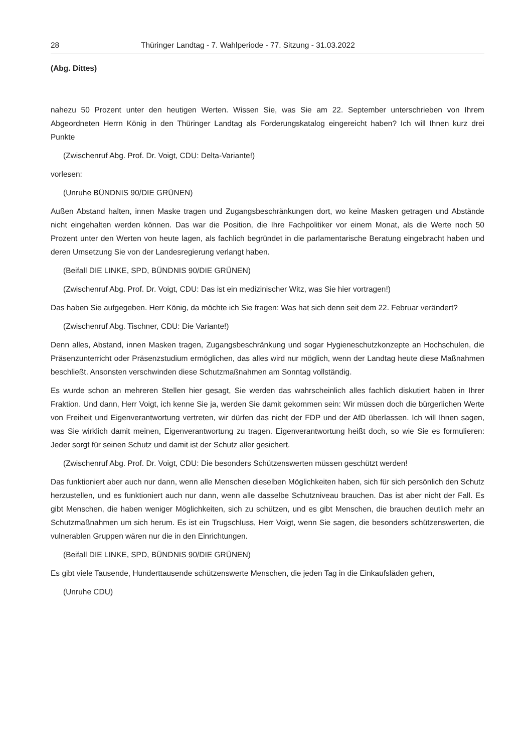28 Thüringer Landtag - 7. Wahlperiode - 77. Sitzung - 31.03.2022
(Abg. Dittes)
nahezu 50 Prozent unter den heutigen Werten. Wissen Sie, was Sie am 22. September unterschrieben von Ihrem Abgeordneten Herrn König in den Thüringer Landtag als Forderungskatalog eingereicht haben? Ich will Ihnen kurz drei Punkte
(Zwischenruf Abg. Prof. Dr. Voigt, CDU: Delta-Variante!)
vorlesen:
(Unruhe BÜNDNIS 90/DIE GRÜNEN)
Außen Abstand halten, innen Maske tragen und Zugangsbeschränkungen dort, wo keine Masken getragen und Abstände nicht eingehalten werden können. Das war die Position, die Ihre Fachpolitiker vor einem Monat, als die Werte noch 50 Prozent unter den Werten von heute lagen, als fachlich begründet in die parlamentarische Beratung eingebracht haben und deren Umsetzung Sie von der Landesregierung verlangt haben.
(Beifall DIE LINKE, SPD, BÜNDNIS 90/DIE GRÜNEN)
(Zwischenruf Abg. Prof. Dr. Voigt, CDU: Das ist ein medizinischer Witz, was Sie hier vortragen!)
Das haben Sie aufgegeben. Herr König, da möchte ich Sie fragen: Was hat sich denn seit dem 22. Februar verändert?
(Zwischenruf Abg. Tischner, CDU: Die Variante!)
Denn alles, Abstand, innen Masken tragen, Zugangsbeschränkung und sogar Hygieneschutzkonzepte an Hochschulen, die Präsenzunterricht oder Präsenzstudium ermöglichen, das alles wird nur möglich, wenn der Landtag heute diese Maßnahmen beschließt. Ansonsten verschwinden diese Schutzmaßnahmen am Sonntag vollständig.
Es wurde schon an mehreren Stellen hier gesagt, Sie werden das wahrscheinlich alles fachlich diskutiert haben in Ihrer Fraktion. Und dann, Herr Voigt, ich kenne Sie ja, werden Sie damit gekommen sein: Wir müssen doch die bürgerlichen Werte von Freiheit und Eigenverantwortung vertreten, wir dürfen das nicht der FDP und der AfD überlassen. Ich will Ihnen sagen, was Sie wirklich damit meinen, Eigenverantwortung zu tragen. Eigenverantwortung heißt doch, so wie Sie es formulieren: Jeder sorgt für seinen Schutz und damit ist der Schutz aller gesichert.
(Zwischenruf Abg. Prof. Dr. Voigt, CDU: Die besonders Schützenswerten müssen geschützt werden!
Das funktioniert aber auch nur dann, wenn alle Menschen dieselben Möglichkeiten haben, sich für sich persönlich den Schutz herzustellen, und es funktioniert auch nur dann, wenn alle dasselbe Schutzniveau brauchen. Das ist aber nicht der Fall. Es gibt Menschen, die haben weniger Möglichkeiten, sich zu schützen, und es gibt Menschen, die brauchen deutlich mehr an Schutzmaßnahmen um sich herum. Es ist ein Trugschluss, Herr Voigt, wenn Sie sagen, die besonders schützenswerten, die vulnerablen Gruppen wären nur die in den Einrichtungen.
(Beifall DIE LINKE, SPD, BÜNDNIS 90/DIE GRÜNEN)
Es gibt viele Tausende, Hunderttausende schützenswerte Menschen, die jeden Tag in die Einkaufsläden gehen,
(Unruhe CDU)